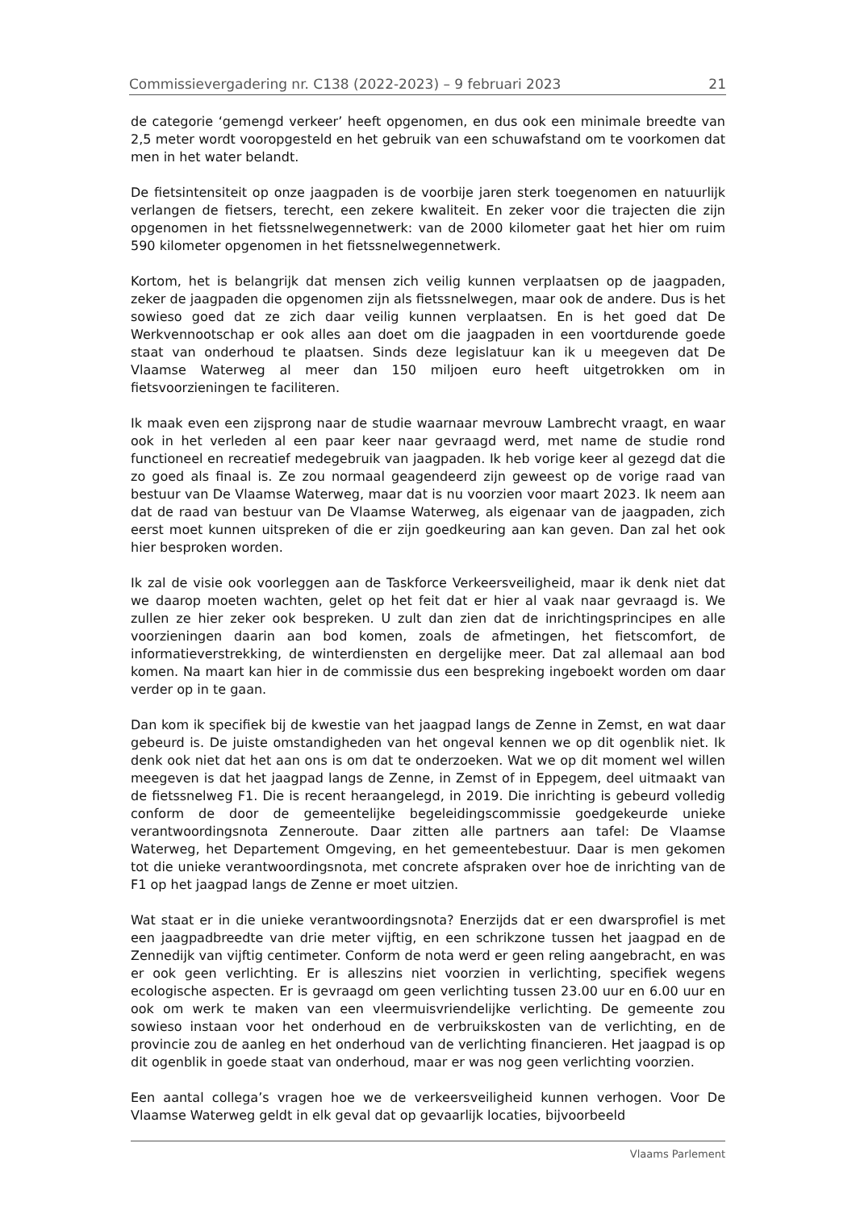Commissievergadering nr. C138 (2022-2023) – 9 februari 2023 21
de categorie ‘gemengd verkeer’ heeft opgenomen, en dus ook een minimale breedte van 2,5 meter wordt vooropgesteld en het gebruik van een schuwafstand om te voorkomen dat men in het water belandt.
De fietsintensiteit op onze jaagpaden is de voorbije jaren sterk toegenomen en natuurlijk verlangen de fietsers, terecht, een zekere kwaliteit. En zeker voor die trajecten die zijn opgenomen in het fietssnelwegennetwerk: van de 2000 kilometer gaat het hier om ruim 590 kilometer opgenomen in het fietssnelwegennetwerk.
Kortom, het is belangrijk dat mensen zich veilig kunnen verplaatsen op de jaagpaden, zeker de jaagpaden die opgenomen zijn als fietssnelwegen, maar ook de andere. Dus is het sowieso goed dat ze zich daar veilig kunnen verplaatsen. En is het goed dat De Werkvennootschap er ook alles aan doet om die jaagpaden in een voortdurende goede staat van onderhoud te plaatsen. Sinds deze legislatuur kan ik u meegeven dat De Vlaamse Waterweg al meer dan 150 miljoen euro heeft uitgetrokken om in fietsvoorzieningen te faciliteren.
Ik maak even een zijsprong naar de studie waarnaar mevrouw Lambrecht vraagt, en waar ook in het verleden al een paar keer naar gevraagd werd, met name de studie rond functioneel en recreatief medegebruik van jaagpaden. Ik heb vorige keer al gezegd dat die zo goed als finaal is. Ze zou normaal geagendeerd zijn geweest op de vorige raad van bestuur van De Vlaamse Waterweg, maar dat is nu voorzien voor maart 2023. Ik neem aan dat de raad van bestuur van De Vlaamse Waterweg, als eigenaar van de jaagpaden, zich eerst moet kunnen uitspreken of die er zijn goedkeuring aan kan geven. Dan zal het ook hier besproken worden.
Ik zal de visie ook voorleggen aan de Taskforce Verkeersveiligheid, maar ik denk niet dat we daarop moeten wachten, gelet op het feit dat er hier al vaak naar gevraagd is. We zullen ze hier zeker ook bespreken. U zult dan zien dat de inrichtingsprincipes en alle voorzieningen daarin aan bod komen, zoals de afmetingen, het fietscomfort, de informatieverstrekking, de winterdiensten en dergelijke meer. Dat zal allemaal aan bod komen. Na maart kan hier in de commissie dus een bespreking ingeboekt worden om daar verder op in te gaan.
Dan kom ik specifiek bij de kwestie van het jaagpad langs de Zenne in Zemst, en wat daar gebeurd is. De juiste omstandigheden van het ongeval kennen we op dit ogenblik niet. Ik denk ook niet dat het aan ons is om dat te onderzoeken. Wat we op dit moment wel willen meegeven is dat het jaagpad langs de Zenne, in Zemst of in Eppegem, deel uitmaakt van de fietssnelweg F1. Die is recent heraangelegd, in 2019. Die inrichting is gebeurd volledig conform de door de gemeentelijke begeleidingscommissie goedgekeurde unieke verantwoordingsnota Zenneroute. Daar zitten alle partners aan tafel: De Vlaamse Waterweg, het Departement Omgeving, en het gemeentebestuur. Daar is men gekomen tot die unieke verantwoordingsnota, met concrete afspraken over hoe de inrichting van de F1 op het jaagpad langs de Zenne er moet uitzien.
Wat staat er in die unieke verantwoordingsnota? Enerzijds dat er een dwarsprofiel is met een jaagpadbreedte van drie meter vijftig, en een schrikzone tussen het jaagpad en de Zennedijk van vijftig centimeter. Conform de nota werd er geen reling aangebracht, en was er ook geen verlichting. Er is alleszins niet voorzien in verlichting, specifiek wegens ecologische aspecten. Er is gevraagd om geen verlichting tussen 23.00 uur en 6.00 uur en ook om werk te maken van een vleermuisvriendelijke verlichting. De gemeente zou sowieso instaan voor het onderhoud en de verbruikskosten van de verlichting, en de provincie zou de aanleg en het onderhoud van de verlichting financieren. Het jaagpad is op dit ogenblik in goede staat van onderhoud, maar er was nog geen verlichting voorzien.
Een aantal collega’s vragen hoe we de verkeersveiligheid kunnen verhogen. Voor De Vlaamse Waterweg geldt in elk geval dat op gevaarlijk locaties, bijvoorbeeld
Vlaams Parlement